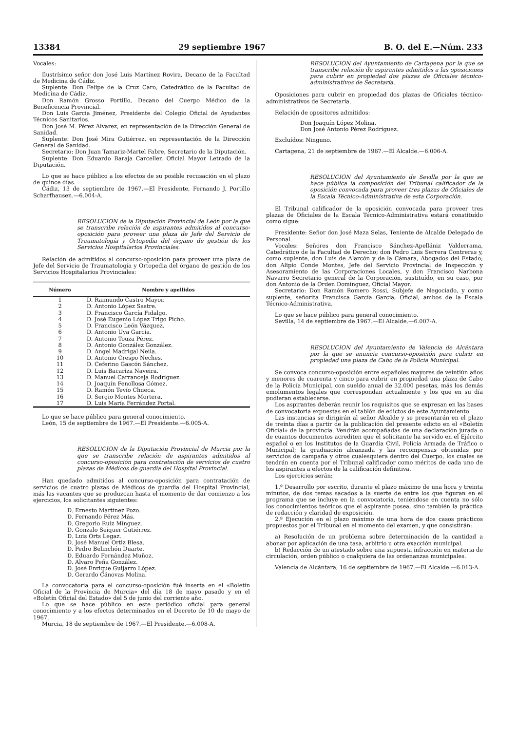13384 29 septiembre 1967 B. O. del E.—Núm. 233
Vocales:
Ilustrísimo señor don José Luis Martínez Rovira, Decano de la Facultad de Medicina de Cádiz.
Suplente: Don Felipe de la Cruz Caro, Catedrático de la Facultad de Medicina de Cádiz.
Don Ramón Grosso Portillo, Decano del Cuerpo Médico de la Beneficencia Provincial.
Don Luis García Jiménez, Presidente del Colegio Oficial de Ayudantes Técnicos Sanitarios.
Don José M. Pérez Alvarez, en representación de la Dirección General de Sanidad.
Suplente: Don José Mira Gutiérrez, en representación de la Dirección General de Sanidad.
Secretario: Don Juan Tamariz-Martel Fabre, Secretario de la Diputación.
Suplente: Don Eduardo Baraja Carceller, Oficial Mayor Letrado de la Diputación.
Lo que se hace público a los efectos de su posible recusación en el plazo de quince días.
Cádiz, 13 de septiembre de 1967.—El Presidente, Fernando J. Portillo Scharfhausen.—6.004-A.
RESOLUCION de la Diputación Provincial de León por la que se transcribe relación de aspirantes admitidos al concurso-oposición para proveer una plaza de Jefe del Servicio de Traumatología y Ortopedia del órgano de gestión de los Servicios Hospitalarios Provinciales.
Relación de admitidos al concurso-oposición para proveer una plaza de Jefe del Servicio de Traumatología y Ortopedia del órgano de gestión de los Servicios Hospitalarios Provinciales:
| Número | Nombre y apellidos |
| --- | --- |
| 1 | D. Raimundo Castro Mayor. |
| 2 | D. Antonio López Sastre. |
| 3 | D. Francisco García Fidalgo. |
| 4 | D. José Eugenio López Trigo Picho. |
| 5 | D. Francisco León Vázquez. |
| 6 | D. Antonio Uya García. |
| 7 | D. Antonio Touza Pérez. |
| 8 | D. Antonio González González. |
| 9 | D. Angel Madrigal Neila. |
| 10 | D. Antonio Crespo Neches. |
| 11 | D. Ceferino Gascón Sánchez. |
| 12 | D. Luis Bacariza Naveira. |
| 13 | D. Manuel Carranceja Rodríguez. |
| 14 | D. Joaquín Fenollosa Gómez. |
| 15 | D. Ramón Tevío Chueca. |
| 16 | D. Sergio Montes Mortera. |
| 17 | D. Luis María Ferrández Portal. |
Lo que se hace público para general conocimiento.
León, 15 de septiembre de 1967.—El Presidente.—6.005-A.
RESOLUCION de la Diputación Provincial de Murcia por la que se transcribe relación de aspirantes admitidos al concurso-oposición para contratación de servicios de cuatro plazas de Médicos de guardia del Hospital Provincial.
Han quedado admitidos al concurso-oposición para contratación de servicios de cuatro plazas de Médicos de guardia del Hospital Provincial, más las vacantes que se produzcan hasta el momento de dar comienzo a los ejercicios, los solicitantes siguientes:
D. Ernesto Martínez Pozo.
D. Fernando Pérez Más.
D. Gregorio Ruiz Mínguez.
D. Gonzalo Seiquer Gutiérrez.
D. Luis Orts Legaz.
D. José Manuel Ortiz Blesa.
D. Pedro Belinchón Duarte.
D. Eduardo Fernández Muñoz.
D. Alvaro Peña González.
D. José Enrique Guijarro López.
D. Gerardo Cánovas Molina.
La convocatoria para el concurso-oposición fué inserta en el «Boletín Oficial de la Provincia de Murcia» del día 18 de mayo pasado y en el «Boletín Oficial del Estado» del 5 de junio del corriente año.
Lo que se hace público en este periódico oficial para general conocimiento y a los efectos determinados en el Decreto de 10 de mayo de 1967.
Murcia, 18 de septiembre de 1967.—El Presidente.—6.008-A.
RESOLUCION del Ayuntamiento de Cartagena por la que se transcribe relación de aspirantes admitidos a las oposiciones para cubrir en propiedad dos plazas de Oficiales técnico-administrativos de Secretaría.
Oposiciones para cubrir en propiedad dos plazas de Oficiales técnico-administrativos de Secretaría.
Relación de opositores admitidos:
Don Joaquín López Molina.
Don José Antonio Pérez Rodríguez.
Excluídos: Ninguno.
Cartagena, 21 de septiembre de 1967.—El Alcalde.—6.006-A.
RESOLUCION del Ayuntamiento de Sevilla por la que se hace pública la composición del Tribunal calificador de la oposición convocada para proveer tres plazas de Oficiales de la Escala Técnico-Administrativa de esta Corporación.
El Tribunal calificador de la oposición convocada para proveer tres plazas de Oficiales de la Escala Técnico-Administrativa estará constituído como sigue:
Presidente: Señor don José Maza Selas, Teniente de Alcalde Delegado de Personal.
Vocales: Señores don Francisco Sánchez-Apellániz Valderrama, Catedrático de la Facultad de Derecho; don Pedro Luis Serrera Contreras y, como suplente, don Luis de Alarcón y de la Cámara, Abogados del Estado; don Alipio Conde Montes, Jefe del Servicio Provincial de Inspección y Asesoramiento de las Corporaciones Locales, y don Francisco Narbona Navarro Secretario general de la Corporación, sustituído, en su caso, por don Antonio de la Orden Domínguez, Oficial Mayor.
Secretario: Don Ramón Romero Rossi, Subjefe de Negociado, y como suplente, señorita Francisca García García, Oficial, ambos de la Escala Técnico-Administrativa.
Lo que se hace público para general conocimiento.
Sevilla, 14 de septiembre de 1967.—El Alcalde.—6.007-A.
RESOLUCION del Ayuntamiento de Valencia de Alcántara por la que se anuncia concurso-oposición para cubrir en propiedad una plaza de Cabo de la Policía Municipal.
Se convoca concurso-oposición entre españoles mayores de veintiún años y menores de cuarenta y cinco para cubrir en propiedad una plaza de Cabo de la Policía Municipal, con sueldo anual de 32.000 pesetas, más los demás emolumentos legales que correspondan actualmente y los que en su día pudieran establecerse.
Los aspirantes deberán reunir los requisitos que se expresan en las bases de convocatoria expuestas en el tablón de edictos de este Ayuntamiento.
Las instancias se dirigirán al señor Alcalde y se presentarán en el plazo de treinta días a partir de la publicación del presente edicto en el «Boletín Oficial» de la provincia. Vendrán acompañadas de una declaración jurada o de cuantos documentos acrediten que el solicitante ha servido en el Ejército español o en los Institutos de la Guardia Civil, Policía Armada de Tráfico o Municipal; la graduación alcanzada y las recompensas obtenidas por servicios de campaña y otros cualesquiera dentro del Cuerpo, los cuales se tendrán en cuenta por el Tribunal calificador como méritos de cada uno de los aspirantes a efectos de la calificación definitiva.
Los ejercicios serán:
1.º Desarrollo por escrito, durante el plazo máximo de una hora y treinta minutos, de dos temas sacados a la suerte de entre los que figuran en el programa que se incluye en la convocatoria, teniéndose en cuenta no sólo los conocimientos teóricos que el aspirante posea, sino también la práctica de redacción y claridad de exposición.
2.º Ejecución en el plazo máximo de una hora de dos casos prácticos propuestos por el Tribunal en el momento del examen, y que consistirán:
a) Resolución de un problema sobre determinación de la cantidad a abonar por aplicación de una tasa, arbitrio u otra exacción municipal.
b) Redacción de un atestado sobre una supuesta infracción en materia de circulación, orden público o cualquiera de las ordenanzas municipales.
Valencia de Alcántara, 16 de septiembre de 1967.—El Alcalde.—6.013-A.